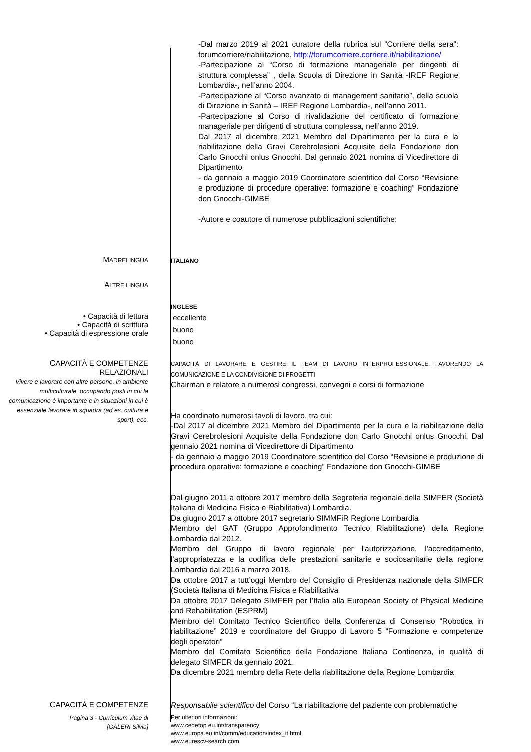-Dal marzo 2019 al 2021 curatore della rubrica sul “Corriere della sera”: forumcorriere/riabilitazione. http://forumcorriere.corriere.it/riabilitazione/
-Partecipazione al “Corso di formazione manageriale per dirigenti di struttura complessa” , della Scuola di Direzione in Sanità -IREF Regione Lombardia-, nell’anno 2004.
-Partecipazione al “Corso avanzato di management sanitario”, della scuola di Direzione in Sanità – IREF Regione Lombardia-, nell’anno 2011.
-Partecipazione al Corso di rivalidazione del certificato di formazione manageriale per dirigenti di struttura complessa, nell’anno 2019.
Dal 2017 al dicembre 2021 Membro del Dipartimento per la cura e la riabilitazione della Gravi Cerebrolesioni Acquisite della Fondazione don Carlo Gnocchi onlus Gnocchi. Dal gennaio 2021 nomina di Vicedirettore di Dipartimento
- da gennaio a maggio 2019 Coordinatore scientifico del Corso “Revisione e produzione di procedure operative: formazione e coaching” Fondazione don Gnocchi-GIMBE
-Autore e coautore di numerose pubblicazioni scientifiche:
MADRELINGUA
ITALIANO
ALTRE LINGUA
INGLESE
• Capacità di lettura
• Capacità di scrittura
• Capacità di espressione orale
eccellente
buono
buono
CAPACITÀ E COMPETENZE
RELAZIONALI
Vivere e lavorare con altre persone, in ambiente multiculturale, occupando posti in cui la comunicazione è importante e in situazioni in cui è essenziale lavorare in squadra (ad es. cultura e sport), ecc.
CAPACITÀ DI LAVORARE E GESTIRE IL TEAM DI LAVORO INTERPROFESSIONALE, FAVORENDO LA COMUNICAZIONE E LA CONDIVISIONE DI PROGETTI
Chairman e relatore a numerosi congressi, convegni e corsi di formazione
Ha coordinato numerosi tavoli di lavoro, tra cui:
-Dal 2017 al dicembre 2021 Membro del Dipartimento per la cura e la riabilitazione della Gravi Cerebrolesioni Acquisite della Fondazione don Carlo Gnocchi onlus Gnocchi. Dal gennaio 2021 nomina di Vicedirettore di Dipartimento
- da gennaio a maggio 2019 Coordinatore scientifico del Corso “Revisione e produzione di procedure operative: formazione e coaching” Fondazione don Gnocchi-GIMBE
Dal giugno 2011 a ottobre 2017 membro della Segreteria regionale della SIMFER (Società Italiana di Medicina Fisica e Riabilitativa) Lombardia.
Da giugno 2017 a ottobre 2017 segretario SIMMFiR Regione Lombardia
Membro del GAT (Gruppo Approfondimento Tecnico Riabilitazione) della Regione Lombardia dal 2012.
Membro del Gruppo di lavoro regionale per l'autorizzazione, l'accreditamento, l'appropriatezza e la codifica delle prestazioni sanitarie e sociosanitarie della regione Lombardia dal 2016 a marzo 2018.
Da ottobre 2017 a tutt’oggi Membro del Consiglio di Presidenza nazionale della SIMFER (Società Italiana di Medicina Fisica e Riabilitativa
Da ottobre 2017 Delegato SIMFER per l’Italia alla European Society of Physical Medicine and Rehabilitation (ESPRM)
Membro del Comitato Tecnico Scientifico della Conferenza di Consenso “Robotica in riabilitazione” 2019 e coordinatore del Gruppo di Lavoro 5 “Formazione e competenze degli operatori”
Membro del Comitato Scientifico della Fondazione Italiana Continenza, in qualità di delegato SIMFER da gennaio 2021.
Da dicembre 2021 membro della Rete della riabilitazione della Regione Lombardia
CAPACITÀ E COMPETENZE
Responsabile scientifico del Corso “La riabilitazione del paziente con problematiche
Pagina 3 - Curriculum vitae di
[GALERI Silvia]
Per ulteriori informazioni:
www.cedefop.eu.int/transparency
www.europa.eu.int/comm/education/index_it.html
www.eurescv-search.com